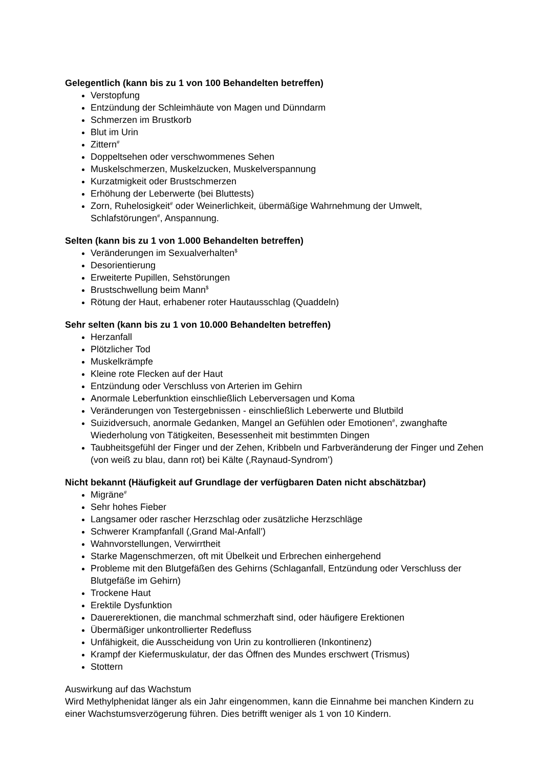Gelegentlich (kann bis zu 1 von 100 Behandelten betreffen)
Verstopfung
Entzündung der Schleimhäute von Magen und Dünndarm
Schmerzen im Brustkorb
Blut im Urin
Zittern<sup>#</sup>
Doppeltsehen oder verschwommenes Sehen
Muskelschmerzen, Muskelzucken, Muskelverspannung
Kurzatmigkeit oder Brustschmerzen
Erhöhung der Leberwerte (bei Bluttests)
Zorn, Ruhelosigkeit<sup>#</sup> oder Weinerlichkeit, übermäßige Wahrnehmung der Umwelt, Schlafstörungen<sup>#</sup>, Anspannung.
Selten (kann bis zu 1 von 1.000 Behandelten betreffen)
Veränderungen im Sexualverhalten<sup>$</sup>
Desorientierung
Erweiterte Pupillen, Sehstörungen
Brustschwellung beim Mann<sup>$</sup>
Rötung der Haut, erhabener roter Hautausschlag (Quaddeln)
Sehr selten (kann bis zu 1 von 10.000 Behandelten betreffen)
Herzanfall
Plötzlicher Tod
Muskelkrämpfe
Kleine rote Flecken auf der Haut
Entzündung oder Verschluss von Arterien im Gehirn
Anormale Leberfunktion einschließlich Leberversagen und Koma
Veränderungen von Testergebnissen - einschließlich Leberwerte und Blutbild
Suizidversuch, anormale Gedanken, Mangel an Gefühlen oder Emotionen<sup>#</sup>, zwanghafte Wiederholung von Tätigkeiten, Besessenheit mit bestimmten Dingen
Taubheitsgefühl der Finger und der Zehen, Kribbeln und Farbveränderung der Finger und Zehen (von weiß zu blau, dann rot) bei Kälte (‚Raynaud-Syndrom’)
Nicht bekannt (Häufigkeit auf Grundlage der verfügbaren Daten nicht abschätzbar)
Migräne<sup>#</sup>
Sehr hohes Fieber
Langsamer oder rascher Herzschlag oder zusätzliche Herzschläge
Schwerer Krampfanfall (‚Grand Mal-Anfall’)
Wahnvorstellungen, Verwirrtheit
Starke Magenschmerzen, oft mit Übelkeit und Erbrechen einhergehend
Probleme mit den Blutgefäßen des Gehirns (Schlaganfall, Entzündung oder Verschluss der Blutgefäße im Gehirn)
Trockene Haut
Erektile Dysfunktion
Dauererektionen, die manchmal schmerzhaft sind, oder häufigere Erektionen
Übermäßiger unkontrollierter Redefluss
Unfähigkeit, die Ausscheidung von Urin zu kontrollieren (Inkontinenz)
Krampf der Kiefermuskulatur, der das Öffnen des Mundes erschwert (Trismus)
Stottern
Auswirkung auf das Wachstum
Wird Methylphenidat länger als ein Jahr eingenommen, kann die Einnahme bei manchen Kindern zu einer Wachstumsverzögerung führen. Dies betrifft weniger als 1 von 10 Kindern.